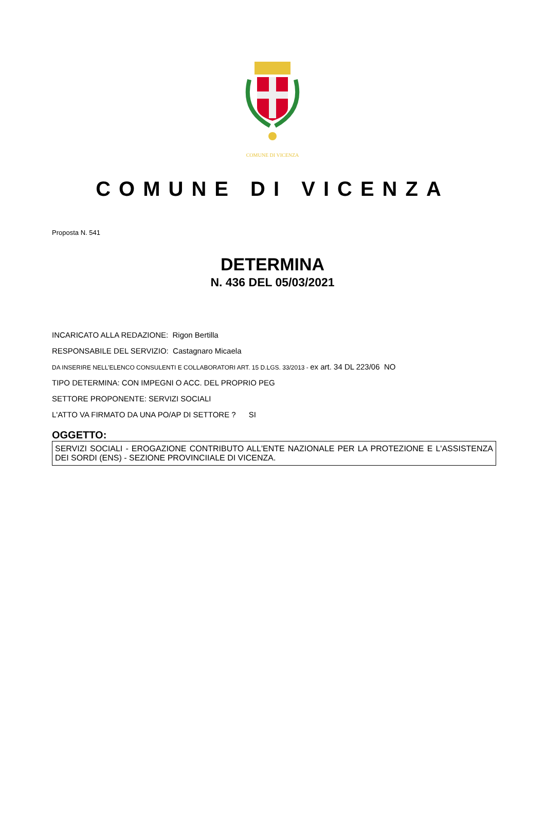COMUNE DI VICENZA
COMUNE DI VICENZA
Proposta N. 541
DETERMINA
N. 436 DEL 05/03/2021
INCARICATO ALLA REDAZIONE: Rigon Bertilla
RESPONSABILE DEL SERVIZIO: Castagnaro Micaela
DA INSERIRE NELL’ELENCO CONSULENTI E COLLABORATORI ART. 15 D.LGS. 33/2013 - ex art. 34 DL 223/06 NO
TIPO DETERMINA: CON IMPEGNI O ACC. DEL PROPRIO PEG
SETTORE PROPONENTE: SERVIZI SOCIALI
L'ATTO VA FIRMATO DA UNA PO/AP DI SETTORE ? SI
OGGETTO:
SERVIZI SOCIALI - EROGAZIONE CONTRIBUTO ALL'ENTE NAZIONALE PER LA PROTEZIONE E L'ASSISTENZA DEI SORDI (ENS) - SEZIONE PROVINCIIALE DI VICENZA.